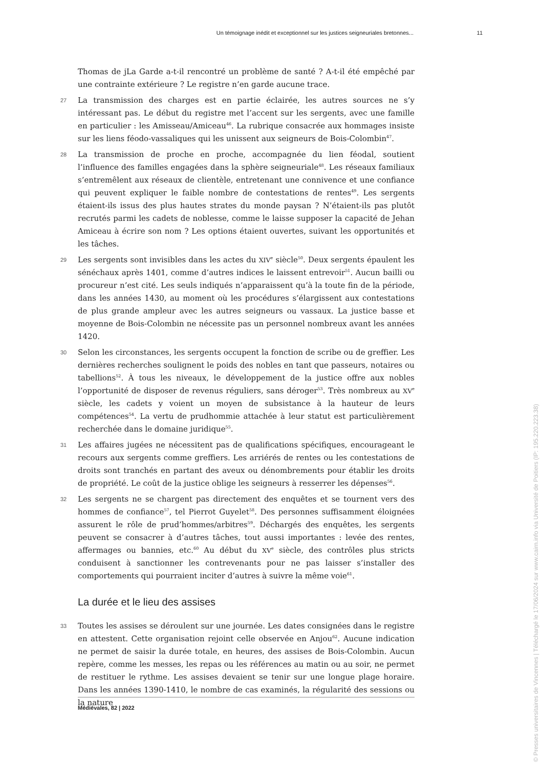Un témoignage inédit et exceptionnel sur les justices seigneuriales bretonnes... 11
Thomas de jLa Garde a-t-il rencontré un problème de santé ? A-t-il été empêché par une contrainte extérieure ? Le registre n’en garde aucune trace.
27 La transmission des charges est en partie éclairée, les autres sources ne s’y intéressant pas. Le début du registre met l’accent sur les sergents, avec une famille en particulier : les Amisseau/Amiceau<sup>46</sup>. La rubrique consacrée aux hommages insiste sur les liens féodo-vassaliques qui les unissent aux seigneurs de Bois-Colombin<sup>47</sup>.
28 La transmission de proche en proche, accompagnée du lien féodal, soutient l’influence des familles engagées dans la sphère seigneuriale<sup>48</sup>. Les réseaux familiaux s’entremêlent aux réseaux de clientèle, entretenant une connivence et une confiance qui peuvent expliquer le faible nombre de contestations de rentes<sup>49</sup>. Les sergents étaient-ils issus des plus hautes strates du monde paysan ? N’étaient-ils pas plutôt recrutés parmi les cadets de noblesse, comme le laisse supposer la capacité de Jehan Amiceau à écrire son nom ? Les options étaient ouvertes, suivant les opportunités et les tâches.
29 Les sergents sont invisibles dans les actes du XIV<sup>e</sup> siècle<sup>50</sup>. Deux sergents épaulent les sénéchaux après 1401, comme d’autres indices le laissent entrevoir<sup>51</sup>. Aucun bailli ou procureur n’est cité. Les seuls indiqués n’apparaissent qu’à la toute fin de la période, dans les années 1430, au moment où les procédures s’élargissent aux contestations de plus grande ampleur avec les autres seigneurs ou vassaux. La justice basse et moyenne de Bois-Colombin ne nécessite pas un personnel nombreux avant les années 1420.
30 Selon les circonstances, les sergents occupent la fonction de scribe ou de greffier. Les dernières recherches soulignent le poids des nobles en tant que passeurs, notaires ou tabellions<sup>52</sup>. À tous les niveaux, le développement de la justice offre aux nobles l’opportunité de disposer de revenus réguliers, sans déroger<sup>53</sup>. Très nombreux au XV<sup>e</sup> siècle, les cadets y voient un moyen de subsistance à la hauteur de leurs compétences<sup>54</sup>. La vertu de prudhommie attachée à leur statut est particulièrement recherchée dans le domaine juridique<sup>55</sup>.
31 Les affaires jugées ne nécessitent pas de qualifications spécifiques, encourageant le recours aux sergents comme greffiers. Les arriérés de rentes ou les contestations de droits sont tranchés en partant des aveux ou dénombrements pour établir les droits de propriété. Le coût de la justice oblige les seigneurs à resserrer les dépenses<sup>56</sup>.
32 Les sergents ne se chargent pas directement des enquêtes et se tournent vers des hommes de confiance<sup>57</sup>, tel Pierrot Guyelet<sup>58</sup>. Des personnes suffisamment éloignées assurent le rôle de prud’hommes/arbitres<sup>59</sup>. Déchargés des enquêtes, les sergents peuvent se consacrer à d’autres tâches, tout aussi importantes : levée des rentes, affermages ou bannies, etc.<sup>60</sup> Au début du XV<sup>e</sup> siècle, des contrôles plus stricts conduisent à sanctionner les contrevenants pour ne pas laisser s’installer des comportements qui pourraient inciter d’autres à suivre la même voie<sup>61</sup>.
La durée et le lieu des assises
33 Toutes les assises se déroulent sur une journée. Les dates consignées dans le registre en attestent. Cette organisation rejoint celle observée en Anjou<sup>62</sup>. Aucune indication ne permet de saisir la durée totale, en heures, des assises de Bois-Colombin. Aucun repère, comme les messes, les repas ou les références au matin ou au soir, ne permet de restituer le rythme. Les assises devaient se tenir sur une longue plage horaire. Dans les années 1390-1410, le nombre de cas examinés, la régularité des sessions ou la nature
Médiévales, 82 | 2022
© Presses universitaires de Vincennes | Téléchargé le 17/06/2024 sur www.cairn.info via Université de Poitiers (IP: 195.220.223.38)